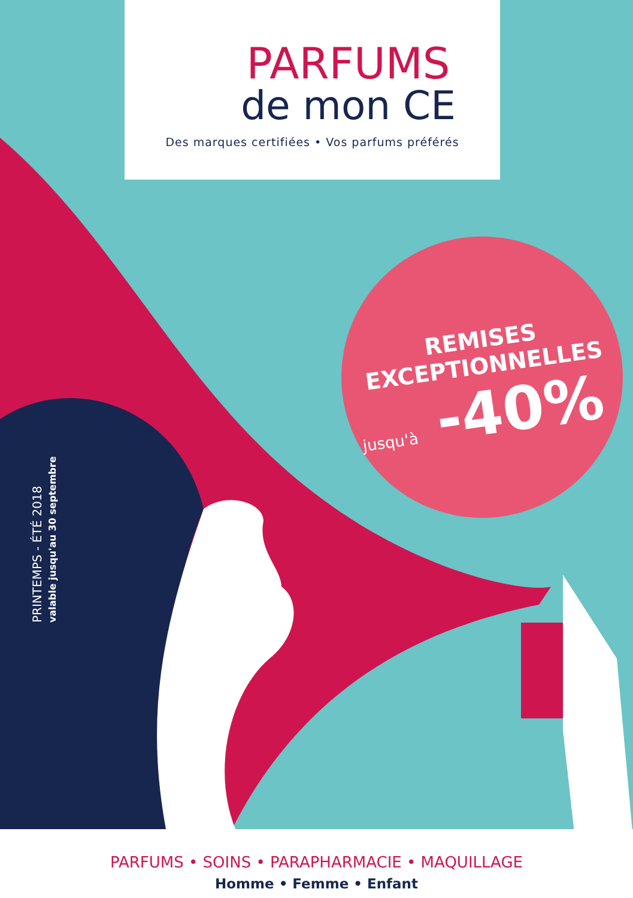PARFUMS
de mon CE
Des marques certifiées • Vos parfums préférés
REMISES
EXCEPTIONNELLES
jusqu'à -40%
PRINTEMPS - ÉTÉ 2018
valable jusqu'au 30 septembre
PARFUMS • SOINS • PARAPHARMACIE • MAQUILLAGE
Homme • Femme • Enfant